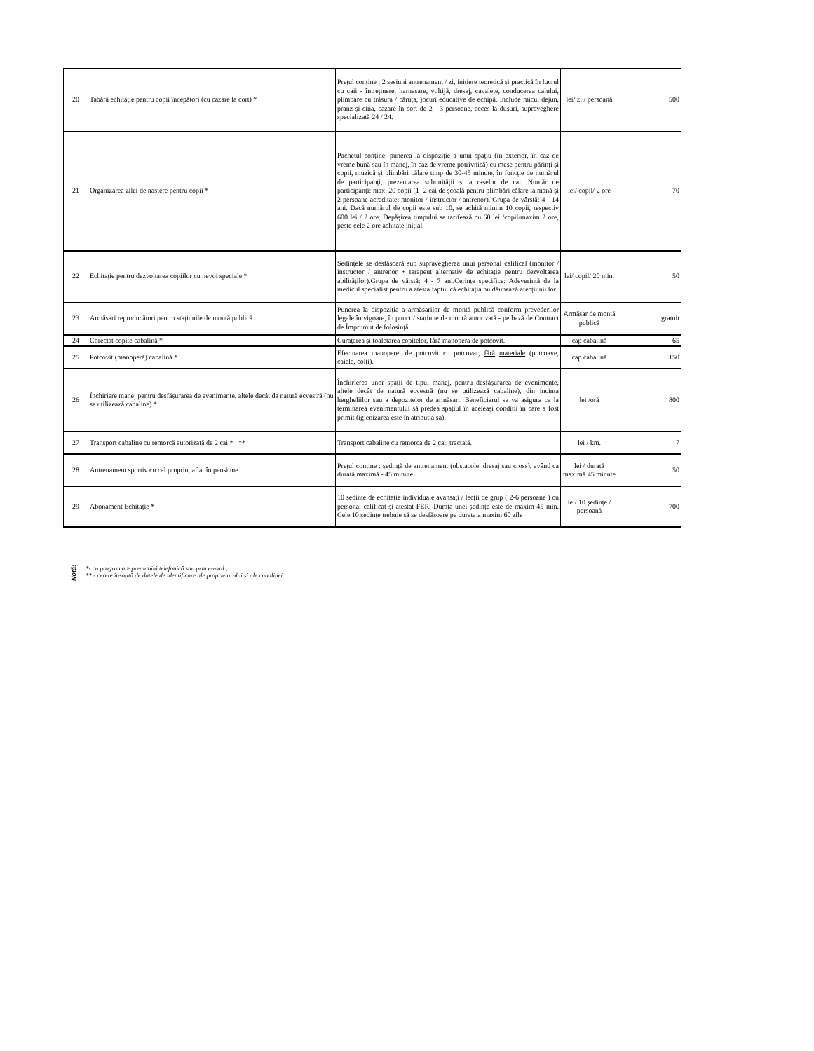| 20 | Tabără echitație pentru copii începători (cu cazare la cort) * | Prețul conține : 2 sesiuni antrenament / zi, inițiere teoretică și practică în lucrul cu caii - întreținere, harnașare, voltijă, dresaj, cavalete, conducerea calului, plimbare cu trăsura / căruța, jocuri educative de echipă. Include micul dejun, pranz și cina, cazare în cort de 2 - 3 persoane, acces la dușuri, supraveghere specializată 24 / 24. | lei/ zi / persoană | 500 |
| 21 | Organizarea zilei de naștere pentru copii * | Pachetul conține: punerea la dispoziție a unui spațiu (în exterior, în caz de vreme bună sau în manej, în caz de vreme potrivnică) cu mese pentru părinți și copii, muzică și plimbări călare timp de 30-45 minute, în funcție de numărul de participanți, prezentarea subunității și a raselor de cai. Număr de participanți: max. 20 copii (1- 2 cai de școală pentru plimbări călare la mână și 2 persoane acreditate: monitor / instructor / antrenor). Grupa de vârstă: 4 - 14 ani. Dacă numărul de copii este sub 10, se achită minim 10 copii, respectiv 600 lei / 2 ore. Depășirea timpului se tarifează cu 60 lei /copil/maxim 2 ore, peste cele 2 ore achitate inițial. | lei/ copil/ 2 ore | 70 |
| 22 | Echitație pentru dezvoltarea copiilor cu nevoi speciale * | Ședințele se desfășoară sub supravegherea unui personal califical (monitor / instructor / antrenor + terapeut alternativ de echitație pentru dezvoltarea abilităților).Grupa de vârstă: 4 - 7 ani.Cerințe specifice: Adeverință de la medicul specialist pentru a atesta faptul că echitația nu dăunează afecțiunii lor. | lei/ copil/ 20 min. | 50 |
| 23 | Armăsari reproducători pentru stațiunile de montă publică | Punerea la dispoziția a armăsarilor de montă publică conform prevederilor legale în vigoare, în punct / stațiune de montă autorizată - pe bază de Contract de Împrumut de folosință. | Armăsar de montă publică | gratuit |
| 24 | Corectat copite cabalină * | Curațarea și toaletarea copitelor, fără manopera de potcovit. | cap cabalină | 65 |
| 25 | Potcovit (manoperă) cabalină * | Efectuarea manoperei de potcovit cu potcovar, fără materiale (potcoave, caiele, colți). | cap cabalină | 150 |
| 26 | Închiriere manej pentru desfășurarea de evenimente, altele decât de natură ecvestră (nu se utilizează cabaline) * | Închirierea unor spații de tipul manej, pentru desfășurarea de evenimente, altele decât de natură ecvestră (nu se utilizează cabaline), din incinta hergheliilor sau a depozitelor de armăsari. Beneficiarul se va asigura ca la terminarea evenimentului să predea spațiul în aceleași condiții în care a fost primit (igienizarea este în atribuția sa). | lei /oră | 800 |
| 27 | Transport cabaline cu remorcă autorizată de 2 cai * ** | Transport cabaline cu remorca de 2 cai, tractată. | lei / km. | 7 |
| 28 | Antrenament sportiv cu cal propriu, aflat în pensiune | Prețul conține : ședință de antrenament (obstacole, dresaj sau cross), având ca durată maximă - 45 minute. | lei / durată maximă 45 minute | 50 |
| 29 | Abonament Echitație * | 10 ședințe de echitație individuale avansați / lecții de grup ( 2-6 persoane ) cu personal calificat și atestat FER. Durata unei ședințe este de maxim 45 min. Cele 10 ședințe trebuie să se desfășoare pe durata a maxim 60 zile | lei/ 10 ședințe / persoană | 700 |
Notă:
*- cu programare prealabilă telefonică sau prin e-mail ;
** - cerere însoțită de datele de identificare ale proprietarului și ale cabalinei.